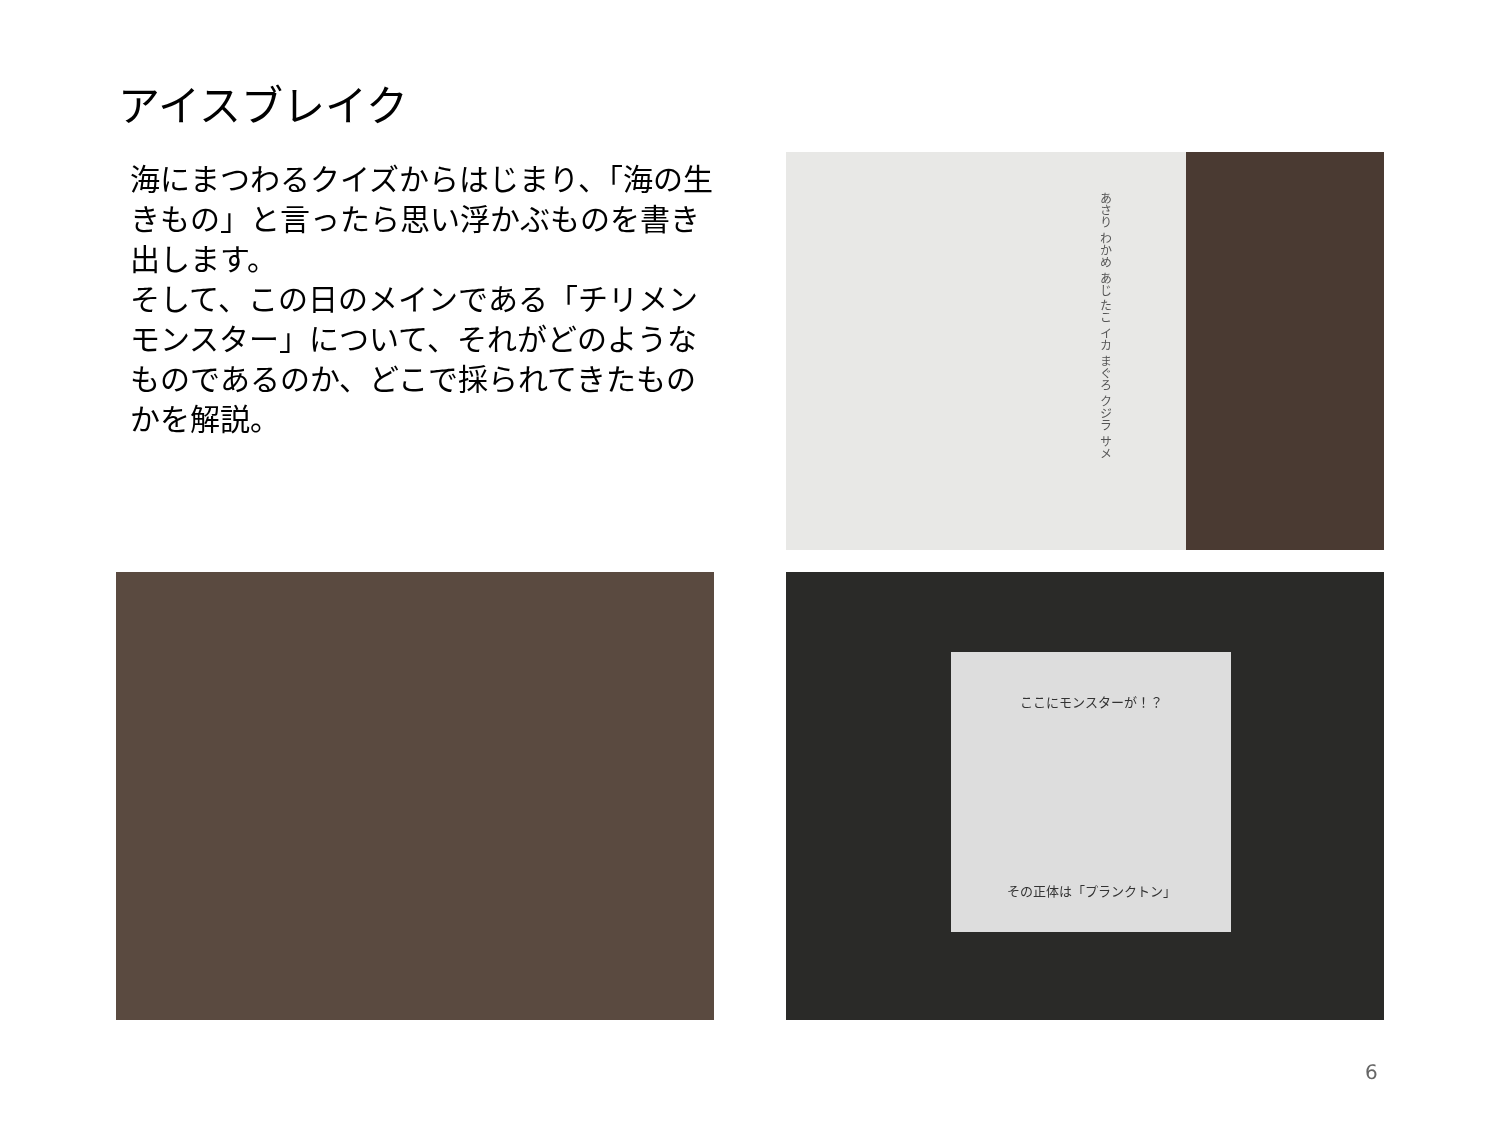アイスブレイク
海にまつわるクイズからはじまり、「海の生きもの」と言ったら思い浮かぶものを書き出します。
そして、この日のメインである「チリメンモンスター」について、それがどのようなものであるのか、どこで採られてきたものかを解説。
あさり わかめ あじ たこ イカ まぐろ クジラ サメ
ここにモンスターが！？
その正体は「プランクトン」
6